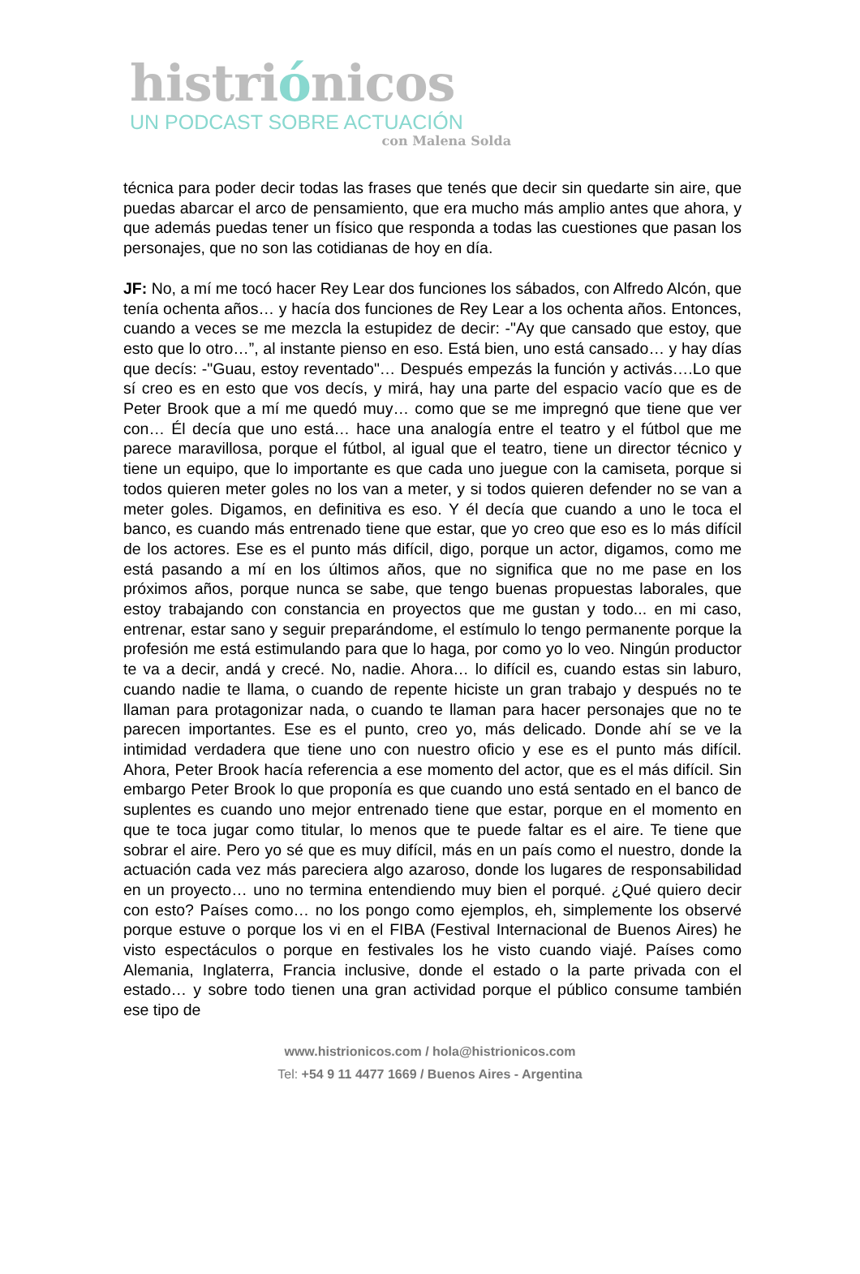histriónicos
UN PODCAST SOBRE ACTUACIÓN
con Malena Solda
técnica para poder decir todas las frases que tenés que decir sin quedarte sin aire, que puedas abarcar el arco de pensamiento, que era mucho más amplio antes que ahora, y que además puedas tener un físico que responda a todas las cuestiones que pasan los personajes, que no son las cotidianas de hoy en día.
JF: No, a mí me tocó hacer Rey Lear dos funciones los sábados, con Alfredo Alcón, que tenía ochenta años… y hacía dos funciones de Rey Lear a los ochenta años. Entonces, cuando a veces se me mezcla la estupidez de decir: -"Ay que cansado que estoy, que esto que lo otro…”, al instante pienso en eso. Está bien, uno está cansado… y hay días que decís: -"Guau, estoy reventado"… Después empezás la función y activás….Lo que sí creo es en esto que vos decís, y mirá, hay una parte del espacio vacío que es de Peter Brook que a mí me quedó muy… como que se me impregnó que tiene que ver con… Él decía que uno está… hace una analogía entre el teatro y el fútbol que me parece maravillosa, porque el fútbol, al igual que el teatro, tiene un director técnico y tiene un equipo, que lo importante es que cada uno juegue con la camiseta, porque si todos quieren meter goles no los van a meter, y si todos quieren defender no se van a meter goles. Digamos, en definitiva es eso. Y él decía que cuando a uno le toca el banco, es cuando más entrenado tiene que estar, que yo creo que eso es lo más difícil de los actores. Ese es el punto más difícil, digo, porque un actor, digamos, como me está pasando a mí en los últimos años, que no significa que no me pase en los próximos años, porque nunca se sabe, que tengo buenas propuestas laborales, que estoy trabajando con constancia en proyectos que me gustan y todo... en mi caso, entrenar, estar sano y seguir preparándome, el estímulo lo tengo permanente porque la profesión me está estimulando para que lo haga, por como yo lo veo. Ningún productor te va a decir, andá y crecé. No, nadie. Ahora… lo difícil es, cuando estas sin laburo, cuando nadie te llama, o cuando de repente hiciste un gran trabajo y después no te llaman para protagonizar nada, o cuando te llaman para hacer personajes que no te parecen importantes. Ese es el punto, creo yo, más delicado. Donde ahí se ve la intimidad verdadera que tiene uno con nuestro oficio y ese es el punto más difícil. Ahora, Peter Brook hacía referencia a ese momento del actor, que es el más difícil. Sin embargo Peter Brook lo que proponía es que cuando uno está sentado en el banco de suplentes es cuando uno mejor entrenado tiene que estar, porque en el momento en que te toca jugar como titular, lo menos que te puede faltar es el aire. Te tiene que sobrar el aire. Pero yo sé que es muy difícil, más en un país como el nuestro, donde la actuación cada vez más pareciera algo azaroso, donde los lugares de responsabilidad en un proyecto… uno no termina entendiendo muy bien el porqué. ¿Qué quiero decir con esto? Países como… no los pongo como ejemplos, eh, simplemente los observé porque estuve o porque los vi en el FIBA (Festival Internacional de Buenos Aires) he visto espectáculos o porque en festivales los he visto cuando viajé. Países como Alemania, Inglaterra, Francia inclusive, donde el estado o la parte privada con el estado… y sobre todo tienen una gran actividad porque el público consume también ese tipo de
www.histrionicos.com / hola@histrionicos.com
Tel: +54 9 11 4477 1669 / Buenos Aires - Argentina